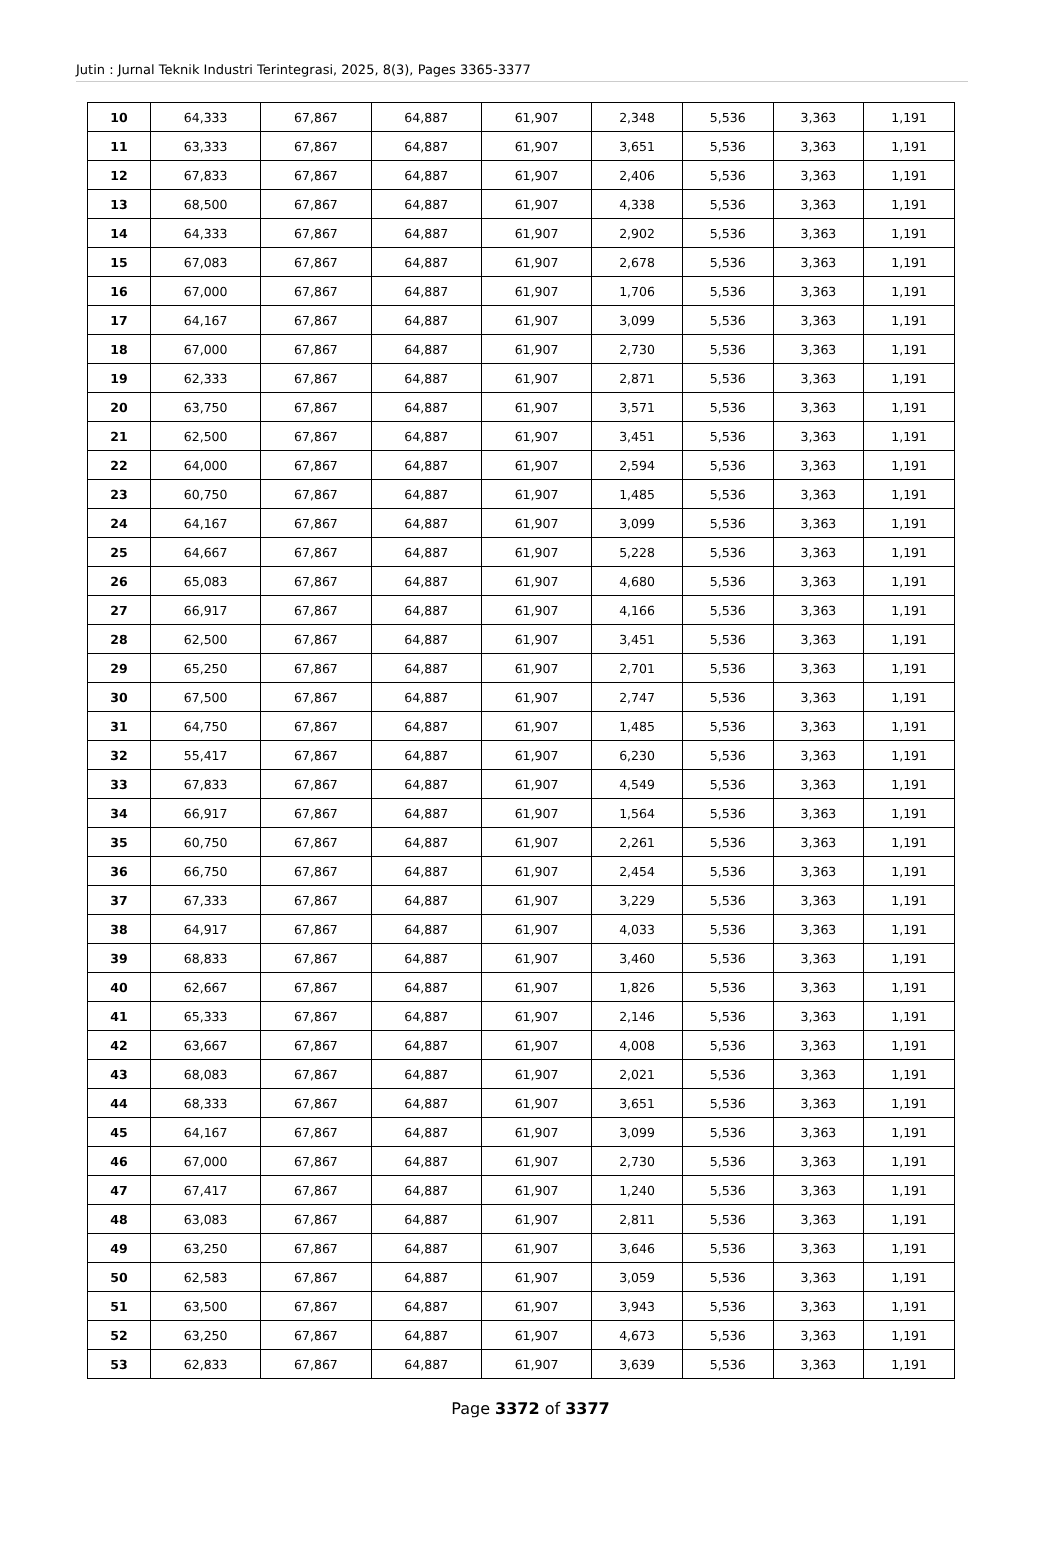Jutin : Jurnal Teknik Industri Terintegrasi, 2025, 8(3), Pages 3365-3377
| 10 | 64,333 | 67,867 | 64,887 | 61,907 | 2,348 | 5,536 | 3,363 | 1,191 |
| 11 | 63,333 | 67,867 | 64,887 | 61,907 | 3,651 | 5,536 | 3,363 | 1,191 |
| 12 | 67,833 | 67,867 | 64,887 | 61,907 | 2,406 | 5,536 | 3,363 | 1,191 |
| 13 | 68,500 | 67,867 | 64,887 | 61,907 | 4,338 | 5,536 | 3,363 | 1,191 |
| 14 | 64,333 | 67,867 | 64,887 | 61,907 | 2,902 | 5,536 | 3,363 | 1,191 |
| 15 | 67,083 | 67,867 | 64,887 | 61,907 | 2,678 | 5,536 | 3,363 | 1,191 |
| 16 | 67,000 | 67,867 | 64,887 | 61,907 | 1,706 | 5,536 | 3,363 | 1,191 |
| 17 | 64,167 | 67,867 | 64,887 | 61,907 | 3,099 | 5,536 | 3,363 | 1,191 |
| 18 | 67,000 | 67,867 | 64,887 | 61,907 | 2,730 | 5,536 | 3,363 | 1,191 |
| 19 | 62,333 | 67,867 | 64,887 | 61,907 | 2,871 | 5,536 | 3,363 | 1,191 |
| 20 | 63,750 | 67,867 | 64,887 | 61,907 | 3,571 | 5,536 | 3,363 | 1,191 |
| 21 | 62,500 | 67,867 | 64,887 | 61,907 | 3,451 | 5,536 | 3,363 | 1,191 |
| 22 | 64,000 | 67,867 | 64,887 | 61,907 | 2,594 | 5,536 | 3,363 | 1,191 |
| 23 | 60,750 | 67,867 | 64,887 | 61,907 | 1,485 | 5,536 | 3,363 | 1,191 |
| 24 | 64,167 | 67,867 | 64,887 | 61,907 | 3,099 | 5,536 | 3,363 | 1,191 |
| 25 | 64,667 | 67,867 | 64,887 | 61,907 | 5,228 | 5,536 | 3,363 | 1,191 |
| 26 | 65,083 | 67,867 | 64,887 | 61,907 | 4,680 | 5,536 | 3,363 | 1,191 |
| 27 | 66,917 | 67,867 | 64,887 | 61,907 | 4,166 | 5,536 | 3,363 | 1,191 |
| 28 | 62,500 | 67,867 | 64,887 | 61,907 | 3,451 | 5,536 | 3,363 | 1,191 |
| 29 | 65,250 | 67,867 | 64,887 | 61,907 | 2,701 | 5,536 | 3,363 | 1,191 |
| 30 | 67,500 | 67,867 | 64,887 | 61,907 | 2,747 | 5,536 | 3,363 | 1,191 |
| 31 | 64,750 | 67,867 | 64,887 | 61,907 | 1,485 | 5,536 | 3,363 | 1,191 |
| 32 | 55,417 | 67,867 | 64,887 | 61,907 | 6,230 | 5,536 | 3,363 | 1,191 |
| 33 | 67,833 | 67,867 | 64,887 | 61,907 | 4,549 | 5,536 | 3,363 | 1,191 |
| 34 | 66,917 | 67,867 | 64,887 | 61,907 | 1,564 | 5,536 | 3,363 | 1,191 |
| 35 | 60,750 | 67,867 | 64,887 | 61,907 | 2,261 | 5,536 | 3,363 | 1,191 |
| 36 | 66,750 | 67,867 | 64,887 | 61,907 | 2,454 | 5,536 | 3,363 | 1,191 |
| 37 | 67,333 | 67,867 | 64,887 | 61,907 | 3,229 | 5,536 | 3,363 | 1,191 |
| 38 | 64,917 | 67,867 | 64,887 | 61,907 | 4,033 | 5,536 | 3,363 | 1,191 |
| 39 | 68,833 | 67,867 | 64,887 | 61,907 | 3,460 | 5,536 | 3,363 | 1,191 |
| 40 | 62,667 | 67,867 | 64,887 | 61,907 | 1,826 | 5,536 | 3,363 | 1,191 |
| 41 | 65,333 | 67,867 | 64,887 | 61,907 | 2,146 | 5,536 | 3,363 | 1,191 |
| 42 | 63,667 | 67,867 | 64,887 | 61,907 | 4,008 | 5,536 | 3,363 | 1,191 |
| 43 | 68,083 | 67,867 | 64,887 | 61,907 | 2,021 | 5,536 | 3,363 | 1,191 |
| 44 | 68,333 | 67,867 | 64,887 | 61,907 | 3,651 | 5,536 | 3,363 | 1,191 |
| 45 | 64,167 | 67,867 | 64,887 | 61,907 | 3,099 | 5,536 | 3,363 | 1,191 |
| 46 | 67,000 | 67,867 | 64,887 | 61,907 | 2,730 | 5,536 | 3,363 | 1,191 |
| 47 | 67,417 | 67,867 | 64,887 | 61,907 | 1,240 | 5,536 | 3,363 | 1,191 |
| 48 | 63,083 | 67,867 | 64,887 | 61,907 | 2,811 | 5,536 | 3,363 | 1,191 |
| 49 | 63,250 | 67,867 | 64,887 | 61,907 | 3,646 | 5,536 | 3,363 | 1,191 |
| 50 | 62,583 | 67,867 | 64,887 | 61,907 | 3,059 | 5,536 | 3,363 | 1,191 |
| 51 | 63,500 | 67,867 | 64,887 | 61,907 | 3,943 | 5,536 | 3,363 | 1,191 |
| 52 | 63,250 | 67,867 | 64,887 | 61,907 | 4,673 | 5,536 | 3,363 | 1,191 |
| 53 | 62,833 | 67,867 | 64,887 | 61,907 | 3,639 | 5,536 | 3,363 | 1,191 |
Page 3372 of 3377